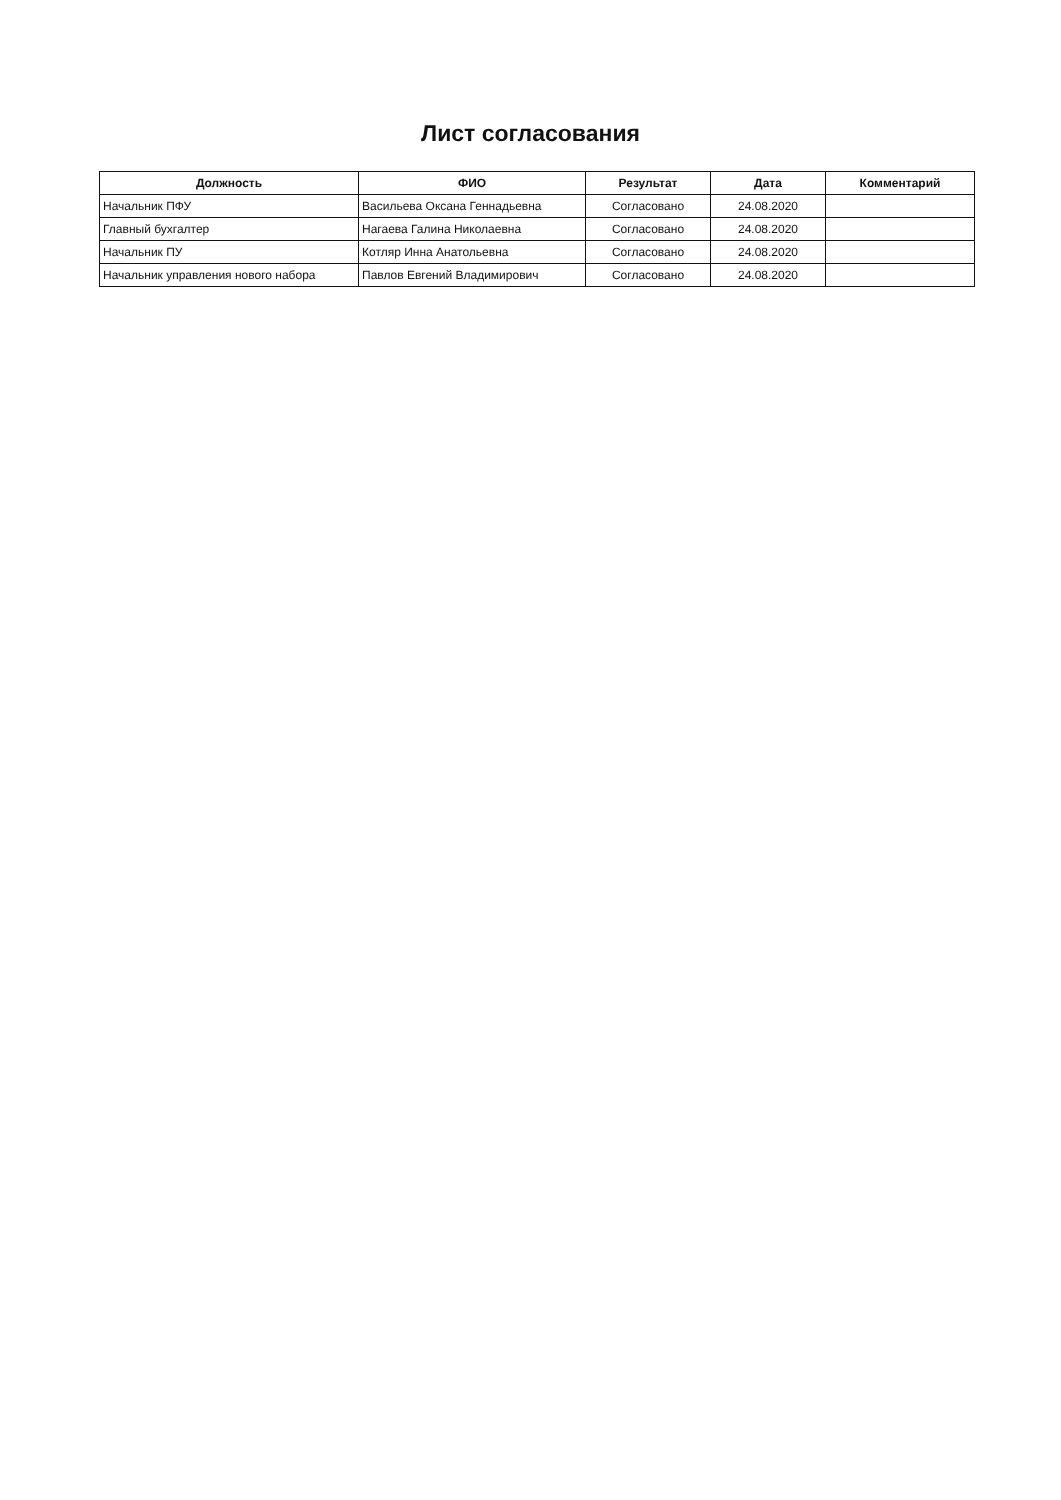Лист согласования
| Должность | ФИО | Результат | Дата | Комментарий |
| --- | --- | --- | --- | --- |
| Начальник ПФУ | Васильева Оксана Геннадьевна | Согласовано | 24.08.2020 | |
| Главный бухгалтер | Нагаева Галина Николаевна | Согласовано | 24.08.2020 | |
| Начальник ПУ | Котляр Инна Анатольевна | Согласовано | 24.08.2020 | |
| Начальник управления нового набора | Павлов Евгений Владимирович | Согласовано | 24.08.2020 | |